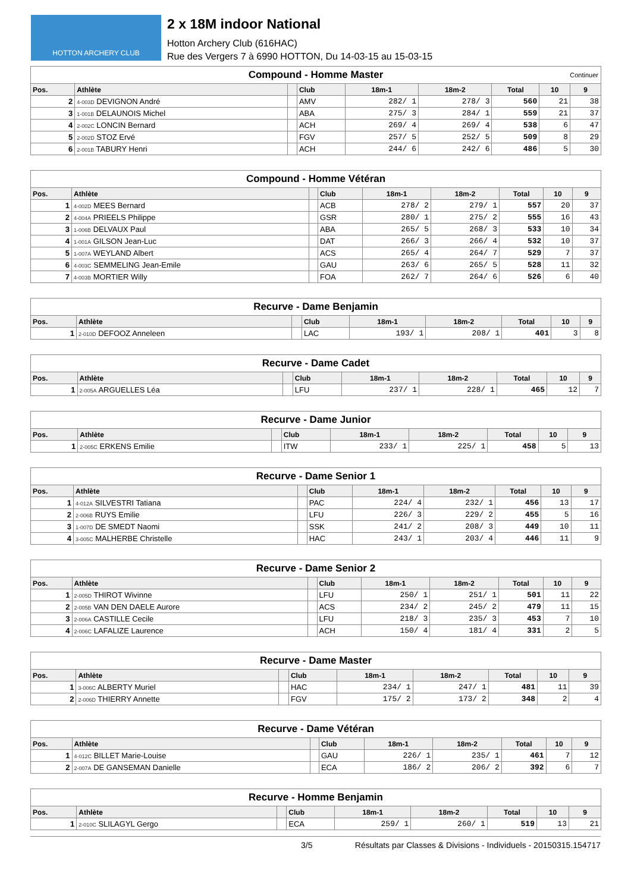HOTTON ARCHERY CLUB
2 x 18M indoor National
Hotton Archery Club (616HAC)
Rue des Vergers 7 à 6990 HOTTON, Du 14-03-15 au 15-03-15
| Compound - Homme Master Continuer | | | | | | | | |
| Pos. | Athlète | | Club | 18m-1 | 18m-2 | Total | 10 | 9 |
| 2 | 4-003D DEVIGNON André | | AMV | 282/ 1 | 278/ 3 | 560 | 21 | 38 |
| 3 | 1-001B DELAUNOIS Michel | | ABA | 275/ 3 | 284/ 1 | 559 | 21 | 37 |
| 4 | 2-002C LONCIN Bernard | | ACH | 269/ 4 | 269/ 4 | 538 | 6 | 47 |
| 5 | 2-002D STOZ Ervé | | FGV | 257/ 5 | 252/ 5 | 509 | 8 | 29 |
| 6 | 2-001B TABURY Henri | | ACH | 244/ 6 | 242/ 6 | 486 | 5 | 30 |
| Compound - Homme Vétéran | | | | | | | | |
| Pos. | Athlète | | Club | 18m-1 | 18m-2 | Total | 10 | 9 |
| 1 | 4-002D MEES Bernard | | ACB | 278/ 2 | 279/ 1 | 557 | 20 | 37 |
| 2 | 4-004A PRIEELS Philippe | | GSR | 280/ 1 | 275/ 2 | 555 | 16 | 43 |
| 3 | 1-006B DELVAUX Paul | | ABA | 265/ 5 | 268/ 3 | 533 | 10 | 34 |
| 4 | 1-001A GILSON Jean-Luc | | DAT | 266/ 3 | 266/ 4 | 532 | 10 | 37 |
| 5 | 1-007A WEYLAND Albert | | ACS | 265/ 4 | 264/ 7 | 529 | 7 | 37 |
| 6 | 4-003C SEMMELING Jean-Emile | | GAU | 263/ 6 | 265/ 5 | 528 | 11 | 32 |
| 7 | 4-003B MORTIER Willy | | FOA | 262/ 7 | 264/ 6 | 526 | 6 | 40 |
| Recurve - Dame Benjamin | | | | | | | | |
| Pos. | Athlète | | Club | 18m-1 | 18m-2 | Total | 10 | 9 |
| 1 | 2-010D DEFOOZ Anneleen | | LAC | 193/ 1 | 208/ 1 | 401 | 3 | 8 |
| Recurve - Dame Cadet | | | | | | | | |
| Pos. | Athlète | | Club | 18m-1 | 18m-2 | Total | 10 | 9 |
| 1 | 2-005A ARGUELLES Léa | | LFU | 237/ 1 | 228/ 1 | 465 | 12 | 7 |
| Recurve - Dame Junior | | | | | | | | |
| Pos. | Athlète | | Club | 18m-1 | 18m-2 | Total | 10 | 9 |
| 1 | 2-005C ERKENS Emilie | | ITW | 233/ 1 | 225/ 1 | 458 | 5 | 13 |
| Recurve - Dame Senior 1 | | | | | | | | |
| Pos. | Athlète | | Club | 18m-1 | 18m-2 | Total | 10 | 9 |
| 1 | 4-012A SILVESTRI Tatiana | | PAC | 224/ 4 | 232/ 1 | 456 | 13 | 17 |
| 2 | 2-006B RUYS Emilie | | LFU | 226/ 3 | 229/ 2 | 455 | 5 | 16 |
| 3 | 1-007D DE SMEDT Naomi | | SSK | 241/ 2 | 208/ 3 | 449 | 10 | 11 |
| 4 | 3-005C MALHERBE Christelle | | HAC | 243/ 1 | 203/ 4 | 446 | 11 | 9 |
| Recurve - Dame Senior 2 | | | | | | | | |
| Pos. | Athlète | | Club | 18m-1 | 18m-2 | Total | 10 | 9 |
| 1 | 2-005D THIROT Wivinne | | LFU | 250/ 1 | 251/ 1 | 501 | 11 | 22 |
| 2 | 2-005B VAN DEN DAELE Aurore | | ACS | 234/ 2 | 245/ 2 | 479 | 11 | 15 |
| 3 | 2-006A CASTILLE Cecile | | LFU | 218/ 3 | 235/ 3 | 453 | 7 | 10 |
| 4 | 2-006C LAFALIZE Laurence | | ACH | 150/ 4 | 181/ 4 | 331 | 2 | 5 |
| Recurve - Dame Master | | | | | | | | |
| Pos. | Athlète | | Club | 18m-1 | 18m-2 | Total | 10 | 9 |
| 1 | 3-006C ALBERTY Muriel | | HAC | 234/ 1 | 247/ 1 | 481 | 11 | 39 |
| 2 | 2-006D THIERRY Annette | | FGV | 175/ 2 | 173/ 2 | 348 | 2 | 4 |
| Recurve - Dame Vétéran | | | | | | | | |
| Pos. | Athlète | | Club | 18m-1 | 18m-2 | Total | 10 | 9 |
| 1 | 4-012C BILLET Marie-Louise | | GAU | 226/ 1 | 235/ 1 | 461 | 7 | 12 |
| 2 | 2-007A DE GANSEMAN Danielle | | ECA | 186/ 2 | 206/ 2 | 392 | 6 | 7 |
| Recurve - Homme Benjamin | | | | | | | | |
| Pos. | Athlète | | Club | 18m-1 | 18m-2 | Total | 10 | 9 |
| 1 | 2-010C SLILAGYL Gergo | | ECA | 259/ 1 | 260/ 1 | 519 | 13 | 21 |
3/5 Résultats par Classes & Divisions - Individuels - 20150315.154717